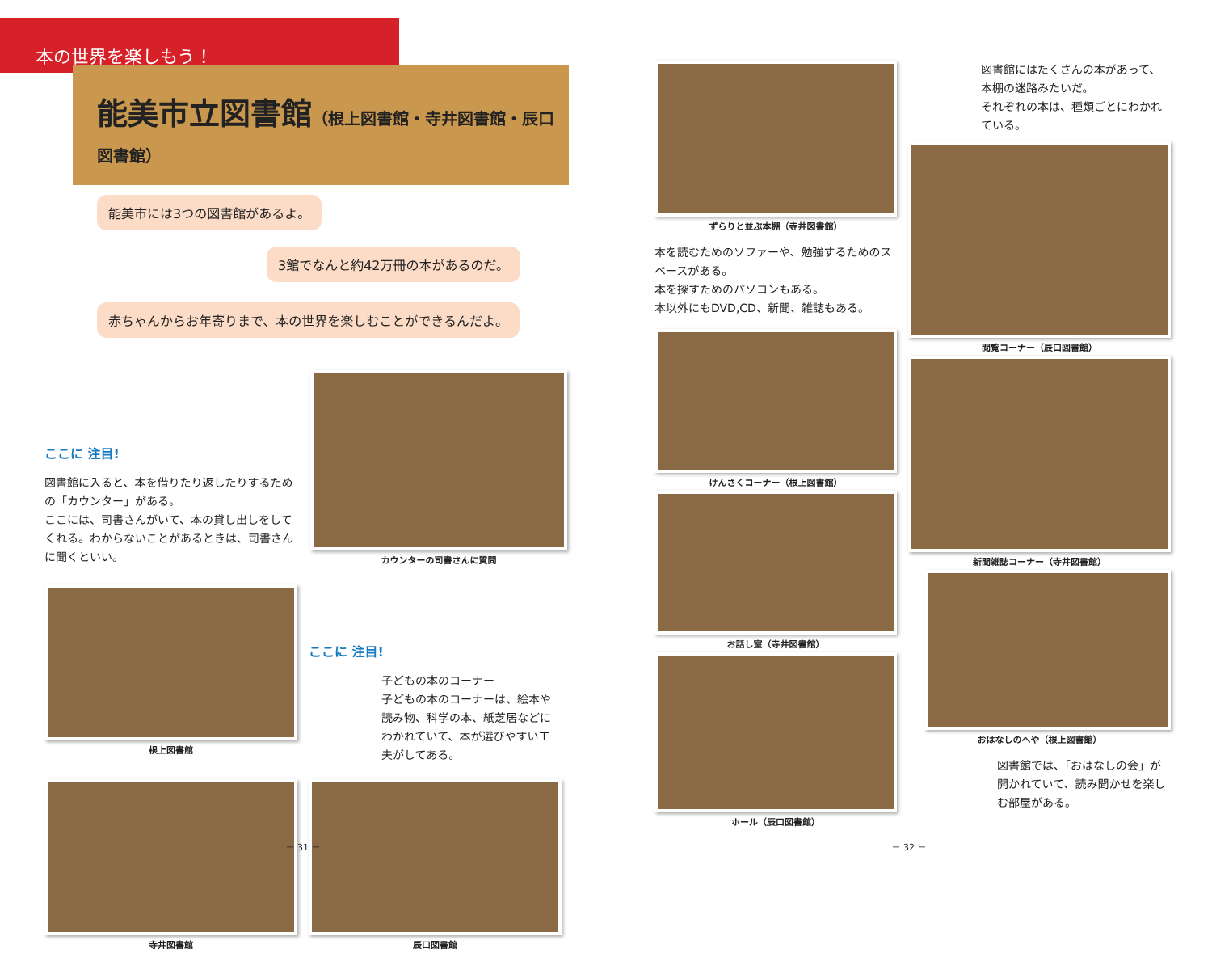本の世界を楽しもう！
能美市立図書館（根上図書館・寺井図書館・辰口図書館）
能美市には3つの図書館があるよ。
3館でなんと約42万冊の本があるのだ。
赤ちゃんからお年寄りまで、本の世界を楽しむことができるんだよ。
ここに 注目!
図書館に入ると、本を借りたり返したりするための「カウンター」がある。
ここには、司書さんがいて、本の貸し出しをしてくれる。わからないことがあるときは、司書さんに聞くといい。
カウンターの司書さんに質問
根上図書館
ここに 注目!
子どもの本のコーナー
子どもの本のコーナーは、絵本や読み物、科学の本、紙芝居などにわかれていて、本が選びやすい工夫がしてある。
寺井図書館 辰口図書館
－ 31 －
ずらりと並ぶ本棚（寺井図書館）
本を読むためのソファーや、勉強するためのスペースがある。
本を探すためのパソコンもある。
本以外にもDVD,CD、新聞、雑誌もある。
けんさくコーナー（根上図書館）
お話し室（寺井図書館）
ホール（辰口図書館）
図書館にはたくさんの本があって、本棚の迷路みたいだ。
それぞれの本は、種類ごとにわかれている。
閲覧コーナー（辰口図書館）
新聞雑誌コーナー（寺井図書館）
おはなしのへや（根上図書館）
図書館では、「おはなしの会」が開かれていて、読み聞かせを楽しむ部屋がある。
－ 32 －